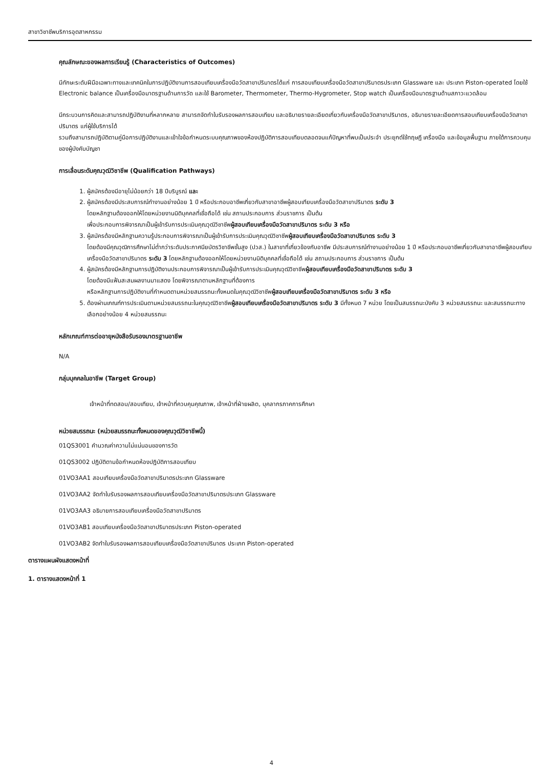สาขาวิชาชีพบริการอุตสาหกรรม
คุณลักษณะของผลการเรียนรู้ (Characteristics of Outcomes)
มีทักษะระดับฝีมือเฉพาะทางและเทคนิคในการปฏิบัติงานการสอบเทียบเครื่องมือวัดสาขาปริมาตรได้แก่ การสอบเทียบเครื่องมือวัดสาขาปริมาตรประเภท Glassware และ ประเภท Piston-operated โดยใช้ Electronic balance เป็นเครื่องมือมาตรฐานด้านการวัด และใช้ Barometer, Thermometer, Thermo-Hygrometer, Stop watch เป็นเครื่องมือมาตรฐานด้านสภาวะแวดล้อม
มีกระบวนการคิดและสามารถปฏิบัติงานที่หลากหลาย สามารถจัดทำใบรับรองผลการสอบเทียบ และอธิบายรายละเอียดเกี่ยวกับเครื่องมือวัดสาขาปริมาตร, อธิบายรายละเอียดการสอบเทียบเครื่องมือวัดสาขาปริมาตร แก่ผู้ใช้บริการได้
รวมถึงสามารถปฏิบัติตามคู่มือการปฏิบัติงานและเข้าใจข้อกำหนดระบบคุณภาพของห้องปฏิบัติการสอบเทียบตลอดจนแก้ปัญหาที่พบเป็นประจำ ประยุกต์ใช้ทฤษฎี เครื่องมือ และข้อมูลพื้นฐาน ภายใต้การควบคุมของผู้บังคับบัญชา
การเลื่อนระดับคุณวุฒิวิชาชีพ (Qualification Pathways)
1. ผู้สมัครต้องมีอายุไม่น้อยกว่า 18 ปีบริบูรณ์ และ
2. ผู้สมัครต้องมีประสบการณ์ทำงานอย่างน้อย 1 ปี หรือประกอบอาชีพเกี่ยวกับสาขาอาชีพผู้สอบเทียบเครื่องมือวัดสาขาปริมาตร ระดับ 3
โดยหลักฐานต้องออกให้โดยหน่วยงานนิติบุคคลที่เชื่อถือได้ เช่น สถานประกอบการ ส่วนราชการ เป็นต้น
เพื่อประกอบการพิจารณาเป็นผู้เข้ารับการประเมินคุณวุฒิวิชาชีพผู้สอบเทียบเครื่องมือวัดสาขาปริมาตร ระดับ 3 หรือ
3. ผู้สมัครต้องมีหลักฐานความรู้ประกอบการพิจารณาเป็นผู้เข้ารับการประเมินคุณวุฒิวิชาชีพผู้สอบเทียบเครื่องมือวัดสาขาปริมาตร ระดับ 3
โดยต้องมีคุณวุฒิการศึกษาไม่ต่ำกว่าระดับประกาศนียบัตรวิชาชีพชั้นสูง (ปวส.) ในสาขาที่เกี่ยวข้องกับอาชีพ มีประสบการณ์ทำงานอย่างน้อย 1 ปี หรือประกอบอาชีพเกี่ยวกับสาขาอาชีพผู้สอบเทียบเครื่องมือวัดสาขาปริมาตร ระดับ 3 โดยหลักฐานต้องออกให้โดยหน่วยงานนิติบุคคลที่เชื่อถือได้ เช่น สถานประกอบการ ส่วนราชการ เป็นต้น
4. ผู้สมัครต้องมีหลักฐานการปฏิบัติงานประกอบการพิจารณาเป็นผู้เข้ารับการประเมินคุณวุฒิวิชาชีพผู้สอบเทียบเครื่องมือวัดสาขาปริมาตร ระดับ 3
โดยต้องมีแฟ้มสะสมผลงานมาแสดง โดยพิจารณาตามหลักฐานที่ต้องการ
หรือหลักฐานการปฏิบัติงานที่กำหนดตามหน่วยสมรรถนะทั้งหมดในคุณวุฒิวิชาชีพผู้สอบเทียบเครื่องมือวัดสาขาปริมาตร ระดับ 3 หรือ
5. ต้องผ่านเกณฑ์การประเมินตามหน่วยสมรรถนะในคุณวุฒิวิชาชีพผู้สอบเทียบเครื่องมือวัดสาขาปริมาตร ระดับ 3 มีทั้งหมด 7 หน่วย โดยเป็นสมรรถนะบังคับ 3 หน่วยสมรรถนะ และสมรรถนะทางเลือกอย่างน้อย 4 หน่วยสมรรถนะ
หลักเกณฑ์การต่ออายุหนังสือรับรองมาตรฐานอาชีพ
N/A
กลุ่มบุคคลในอาชีพ (Target Group)
เจ้าหน้าที่ทดสอบ/สอบเทียบ, เจ้าหน้าที่ควบคุมคุณภาพ, เจ้าหน้าที่ฝ่ายผลิต, บุคลากรภาคการศึกษา
หน่วยสมรรถนะ (หน่วยสมรรถนะทั้งหมดของคุณวุฒิวิชาชีพนี้)
01QS3001 คำนวณค่าความไม่แน่นอนของการวัด
01QS3002 ปฏิบัติตามข้อกำหนดห้องปฏิบัติการสอบเทียบ
01VO3AA1 สอบเทียบเครื่องมือวัดสาขาปริมาตรประเภท Glassware
01VO3AA2 จัดทำใบรับรองผลการสอบเทียบเครื่องมือวัดสาขาปริมาตรประเภท Glassware
01VO3AA3 อธิบายการสอบเทียบเครื่องมือวัดสาขาปริมาตร
01VO3AB1 สอบเทียบเครื่องมือวัดสาขาปริมาตรประเภท Piston-operated
01VO3AB2 จัดทำใบรับรองผลการสอบเทียบเครื่องมือวัดสาขาปริมาตร ประเภท Piston-operated
ตารางแผนผังแสดงหน้าที่
1. ตารางแสดงหน้าที่ 1
4